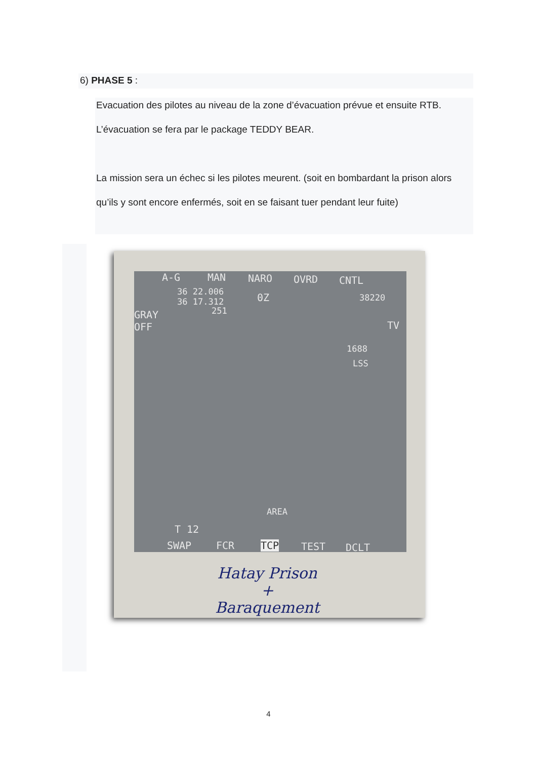6) PHASE 5 :
Evacuation des pilotes au niveau de la zone d’évacuation prévue et ensuite RTB. L’évacuation se fera par le package TEDDY BEAR.
La mission sera un échec si les pilotes meurent. (soit en bombardant la prison alors qu’ils y sont encore enfermés, soit en se faisant tuer pendant leur fuite)
A-G MAN NARO OVRD CNTL
36 22.006
36 17.312
251
0Z 38220
GRAY
OFF
TV
1688
LSS
AREA
T 12
SWAP FCR TCP TEST DCLT
Hatay Prison
+
Baraquement
4